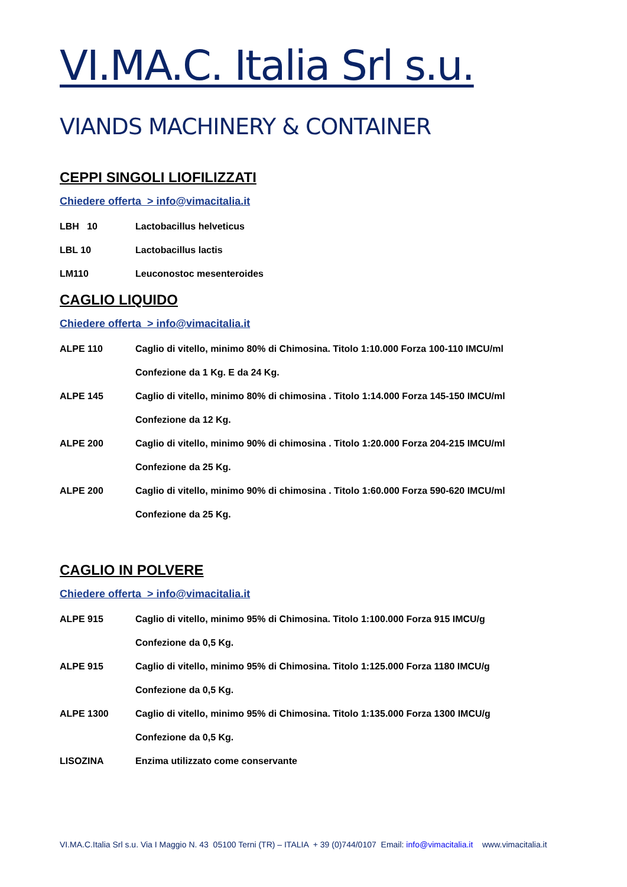VI.MA.C. Italia Srl s.u.
VIANDS MACHINERY & CONTAINER
CEPPI SINGOLI LIOFILIZZATI
Chiedere offerta > info@vimacitalia.it
LBH 10 Lactobacillus helveticus
LBL 10 Lactobacillus lactis
LM110 Leuconostoc mesenteroides
CAGLIO LIQUIDO
Chiedere offerta > info@vimacitalia.it
ALPE 110 Caglio di vitello, minimo 80% di Chimosina. Titolo 1:10.000 Forza 100-110 IMCU/ml
Confezione da 1 Kg. E da 24 Kg.
ALPE 145 Caglio di vitello, minimo 80% di chimosina . Titolo 1:14.000 Forza 145-150 IMCU/ml
Confezione da 12 Kg.
ALPE 200 Caglio di vitello, minimo 90% di chimosina . Titolo 1:20.000 Forza 204-215 IMCU/ml
Confezione da 25 Kg.
ALPE 200 Caglio di vitello, minimo 90% di chimosina . Titolo 1:60.000 Forza 590-620 IMCU/ml
Confezione da 25 Kg.
CAGLIO IN POLVERE
Chiedere offerta > info@vimacitalia.it
ALPE 915 Caglio di vitello, minimo 95% di Chimosina. Titolo 1:100.000 Forza 915 IMCU/g
Confezione da 0,5 Kg.
ALPE 915 Caglio di vitello, minimo 95% di Chimosina. Titolo 1:125.000 Forza 1180 IMCU/g
Confezione da 0,5 Kg.
ALPE 1300 Caglio di vitello, minimo 95% di Chimosina. Titolo 1:135.000 Forza 1300 IMCU/g
Confezione da 0,5 Kg.
LISOZINA Enzima utilizzato come conservante
VI.MA.C.Italia Srl s.u. Via I Maggio N. 43 05100 Terni (TR) – ITALIA + 39 (0)744/0107 Email: info@vimacitalia.it www.vimacitalia.it